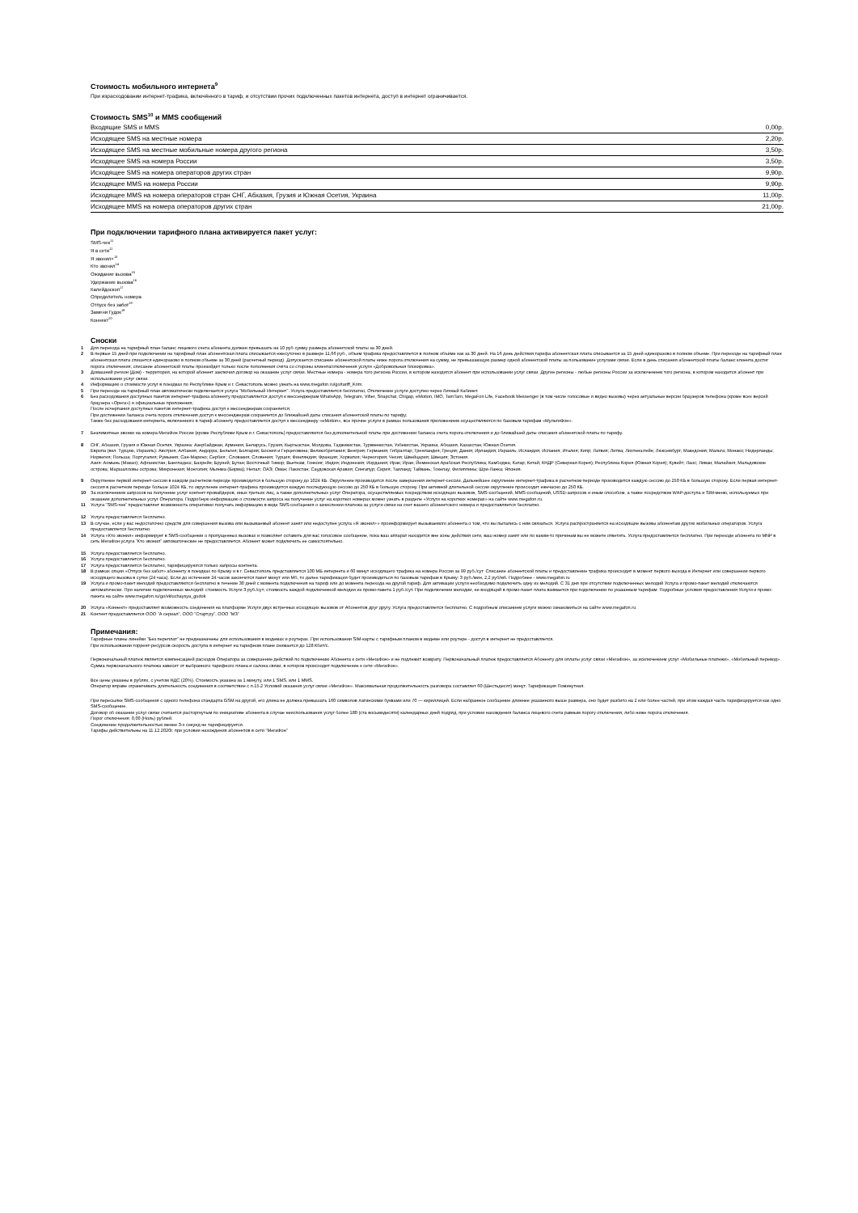Стоимость мобильного интернета<sup>9</sup>
При израсходовании интернет-трафика, включённого в тариф, и отсутствии прочих подключенных пакетов интернета, доступ в интернет ограничивается.
Стоимость SMS<sup>10</sup> и MMS сообщений
| Входящие SMS и MMS | 0,00р. |
| Исходящее SMS на местные номера | 2,20р. |
| Исходящее SMS на местные мобильные номера другого региона | 3,50р. |
| Исходящее SMS на номера России | 3,50р. |
| Исходящее SMS на номера операторов других стран | 9,90р. |
| Исходящее MMS на номера России | 9,90р. |
| Исходящее MMS на номера операторов стран СНГ, Абхазия, Грузия и Южная Осетия, Украина | 11,00р. |
| Исходящее MMS на номера операторов других стран | 21,00р. |
При подключении тарифного плана активируется пакет услуг:
SMS-чек<sup>11</sup>
Я в сети<sup>12</sup>
Я звонил+<sup>13</sup>
Кто звонил<sup>14</sup>
Ожидание вызова<sup>15</sup>
Удержание вызова<sup>16</sup>
Калейдоскоп<sup>17</sup>
Определитель номера
Отпуск без забот<sup>18</sup>
Замени Гудок<sup>19</sup>
Коннект<sup>20</sup>
Сноски
1 Для перехода на тарифный план баланс лицевого счета абонента должен превышать на 10 руб сумму размера абонентской платы за 30 дней.
2 В первые 15 дней при подключении на тарифный план абонентская плата списывается ежесуточно в размере 11,66 руб., объем трафика предоставляется в полном объёме как за 30 дней. На 16 день действия тарифа абонентская плата списывается за 15 дней единоразово в полном объеме. При переходе на тарифный план абонентская плата спишется единоразово в полном объеме за 30 дней (расчетный период). Допускается списание абонентской платы ниже порога отключения на сумму, не превышающую размер одной абонентской платы за пользование услугами связи. Если в день списания абонентской платы баланс клиента достиг порога отключения, списание абонентской платы произойдёт только после пополнения счёта со стороны клиента/отключения услуги «Добровольная блокировка».
3 Домашний регион (Дом) - территория, на которой абонент заключил договор на оказание услуг связи. Местные номера - номера того региона России, в котором находится абонент при использовании услуг связи. Другие регионы - любые регионы России за исключением того региона, в котором находится абонент при использовании услуг связи.
4 Информацию о стоимости услуг в поездках по Республике Крым и г. Севастополь можно узнать на www.megafon.ru/go/tariff_Krim.
5 При переходе на тарифный план автоматически подключается услуга "Мобильный Интернет". Услуга предоставляется бесплатно, Отключение услуги доступно через Личный Кабинет.
6 Без расходования доступных пакетов интернет-трафика абоненту предоставляется доступ к мессенджерам WhatsApp, Telegram, Viber, Snapchat, Chigap, eMotion, IMO, TamTam, MegaFon Life, Facebook Messenger (в том числе голосовые и видео вызовы) через актуальные версии браузеров телефона (кроме всех версий браузера «Opera») и официальные приложения;
После исчерпания доступных пакетов интернет-трафика доступ к мессенджерам сохраняется;
При достижении баланса счета порога отключения доступ к мессенджерам сохраняется до ближайшей даты списания абонентской платы по тарифу;
Также без расходования интернета, включенного в тариф абоненту предоставляется доступ к мессенджеру «eMotion», все прочие услуги в рамках пользования приложением осуществляются по базовым тарифам «МультиФон».
7 Безлимитные звонки на номера МегаФон России (кроме Республики Крым и г. Севастополь) предоставляются без дополнительной платы при достижении баланса счета порога отключения и до ближайшей даты списания абонентской платы по тарифу.
8 СНГ, Абхазия, Грузия и Южная Осетия, Украина: Азербайджан, Армения, Беларусь, Грузия, Кыргызстан, Молдова, Таджикистан, Туркменистан, Узбекистан, Украина, Абхазия, Казахстан, Южная Осетия.
Европа (вкл. Турцию, Израиль): Австрия; Албания; Андорра; Бельгия; Болгария; Босния и Герцеговина; Великобритания; Венгрия; Германия; Гибралтар; Гренландия; Греция; Дания; Ирландия; Израиль; Исландия; Испания; Италия; Кипр; Латвия; Литва; Лихтенштейн; Люксембург; Македония; Мальта; Монако; Нидерланды; Норвегия; Польша; Португалия; Румыния; Сан-Марино; Сербия ; Словакия; Словения; Турция; Финляндия; Франция; Хорватия; Черногория; Чехия; Швейцария; Швеция; Эстония.
Азия: Аомынь (Макао); Афганистан; Бангладеш; Бахрейн; Бруней; Бутан; Восточный Тимор; Вьетнам; Гонконг; Индия; Индонезия; Иордания; Ирак; Иран; Йеменская Арабская Республика; Камбоджа; Катар; Китай; КНДР (Северная Корея); Республика Корея (Южная Корея); Кувейт; Лаос; Ливан; Малайзия; Мальдивские острова; Маршалловы острова; Микронезия; Монголия; Мьянма (Бирма); Непал; ОАЭ; Оман; Пакистан; Саудовская Аравия; Сингапур; Сирия; Таиланд; Тайвань; Токелау; Филиппины; Шри-Ланка; Япония.
9 Округление первой интернет-сессии в каждом расчетном периоде производится в большую сторону до 1024 КБ. Округление производится после завершения интернет-сессии. Дальнейшее округление интернет-трафика в расчетном периоде производится каждую сессию до 250 КБ в большую сторону. Если первая интернет-сессия в расчетном периоде больше 1024 КБ, то округление интернет-трафика производится каждую последующую сессию до 250 КБ в большую сторону. При активной длительной сессии округление происходит ежечасно до 250 КБ.
10 За исключением запросов на получение услуг контент-провайдеров, иных третьих лиц, а также дополнительных услуг Оператора, осуществляемых посредством исходящих вызовов, SMS-сообщений, MMS-сообщений, USSD-запросов и иным способом, а также посредством WAP-доступа и SIM-меню, используемых при оказании дополнительных услуг Оператора. Подробную информацию о стоимости запроса на получение услуг на коротких номерах можно узнать в разделе «Услуги на коротких номерах» на сайте www.megafon.ru.
11 Услуга "SMS-чек" предоставляет возможность оперативно получать информацию в виде SMS-сообщения о зачислении платежа за услуги связи на счет вашего абонентского номера и предоставляется бесплатно.
12 Услуга предоставляется бесплатно.
13 В случае, если у вас недостаточно средств для совершения вызова или вызываемый абонент занят или недоступен услуга «Я звонил+» проинформирует вызываемого абонента о том, что вы пытались с ним связаться. Услуга распространяется на исходящие вызовы абонентам других мобильных операторов. Услуга предоставляется бесплатно.
14 Услуга «Кто звонил» информирует в SMS-сообщении о пропущенных вызовах и позволяет оставить для вас голосовое сообщение, пока ваш аппарат находится вне зоны действия сети, ваш номер занят или по каким-то причинам вы не можете ответить. Услуга предоставляется бесплатно. При переходе абонента по MNP в сеть МегаФон услуга "Кто звонил" автоматические не предоставляется. Абонент может подключить ее самостоятельно.
15 Услуга предоставляется бесплатно.
16 Услуга предоставляется бесплатно.
17 Услуга предоставляется бесплатно, тарифицируются только запросы контента.
18 В рамках опции «Отпуск без забот» абоненту в поездках по Крыму и в г. Севастополь представляется 100 МБ интернета и 60 минут исходящего трафика на номера России за 99 руб./сут. Списание абонентской платы и предоставление трафика происходит в момент первого выхода в Интернет или совершении первого исходящего вызова в сутки (24 часа). Если до истечения 24 часов закончится пакет минут или Мб, то далее тарификация будет производиться по базовым тарифам в Крыму: 3 руб./мин, 2,2 руб/мб. Подробнее - www.megafon.ru
19 Услуга и промо-пакет мелодий предоставляются бесплатно в течение 30 дней с момента подключения на тариф или до момента перехода на другой тариф. Для активации услуги необходимо подключить одну из мелодий. С 31 дня при отсутствии подключенных мелодий Услуга и промо-пакет мелодий отключаются автоматически. При наличии подключенных мелодий: стоимость Услуги 3 руб./сут; стоимость каждой подключенной мелодии из промо-пакета 1 руб./сут. При подключении мелодии, не входящий в промо-пакет плата взимается при подключении по указанным тарифам. Подробные условия предоставления Услуги и промо-пакета на сайте www.megafon.ru/go/vkluchaysya_gudok
20 Услуга «Коннект» предоставляет возможность соединения на платформе Услуги двух встречных исходящих вызовов от Абонентов друг другу. Услуга предоставляется бесплатно. С подробным описанием услуги можно ознакомиться на сайте www.megafon.ru
21 Контент предоставляется ООО "А сериал", ООО "Старт.ру", ООО "МЗ"
Примечания:
Тарифные планы линейки "Без переплат" не предназначены для использования в модемах и роутерах. При использовании SIM-карты с тарифным планом в модеме или роутере - доступ в интернет не предоставляется.
При использовании торрент-ресурсов скорость доступа в интернет на тарифном плане снижается до 128 Кбит/с.
Первоначальный платеж является компенсацией расходов Оператора за совершение действий по подключению Абонента к сети «МегаФон» и не подлежит возврату. Первоначальный платеж предоставляется Абоненту для оплаты услуг связи «МегаФон», за исключением услуг «Мобильные платежи», «Мобильный перевод». Сумма первоначального платежа зависит от выбранного тарифного плана и салона связи, в котором происходит подключение к сети «МегаФон».
Все цены указаны в рублях, с учетом НДС (20%). Стоимость указана за 1 минуту, или 1 SMS, или 1 MMS.
Оператор вправе ограничивать длительность соединения в соответствие с п.15.2 Условий оказания услуг связи «МегаФон». Максимальная продолжительность разговора составляет 60 (Шестьдесят) минут. Тарификация Поминутная.
При пересылке SMS-сообщения с одного телефона стандарта GSM на другой, его длина не должна превышать 160 символов латинскими буквами или 70 — кириллицей. Если набранное сообщение длиннее указанного выше размера, оно будет разбито на 2 или более частей, при этом каждая часть тарифицируется как одно SMS-сообщение.
Договор об оказании услуг связи считается расторгнутым по инициативе абонента в случае неиспользования услуг более 180 (ста восьмидесяти) календарных дней подряд, при условии нахождения баланса лицевого счета равным порогу отключения, либо ниже порога отключения.
Порог отключения: 0,00 (Ноль) рублей.
Соединение продолжительностью менее 3-х секунд не тарифицируется.
Тарифы действительны на 11.12.2020г. при условии нахождения абонентов в сети "МегаФон"